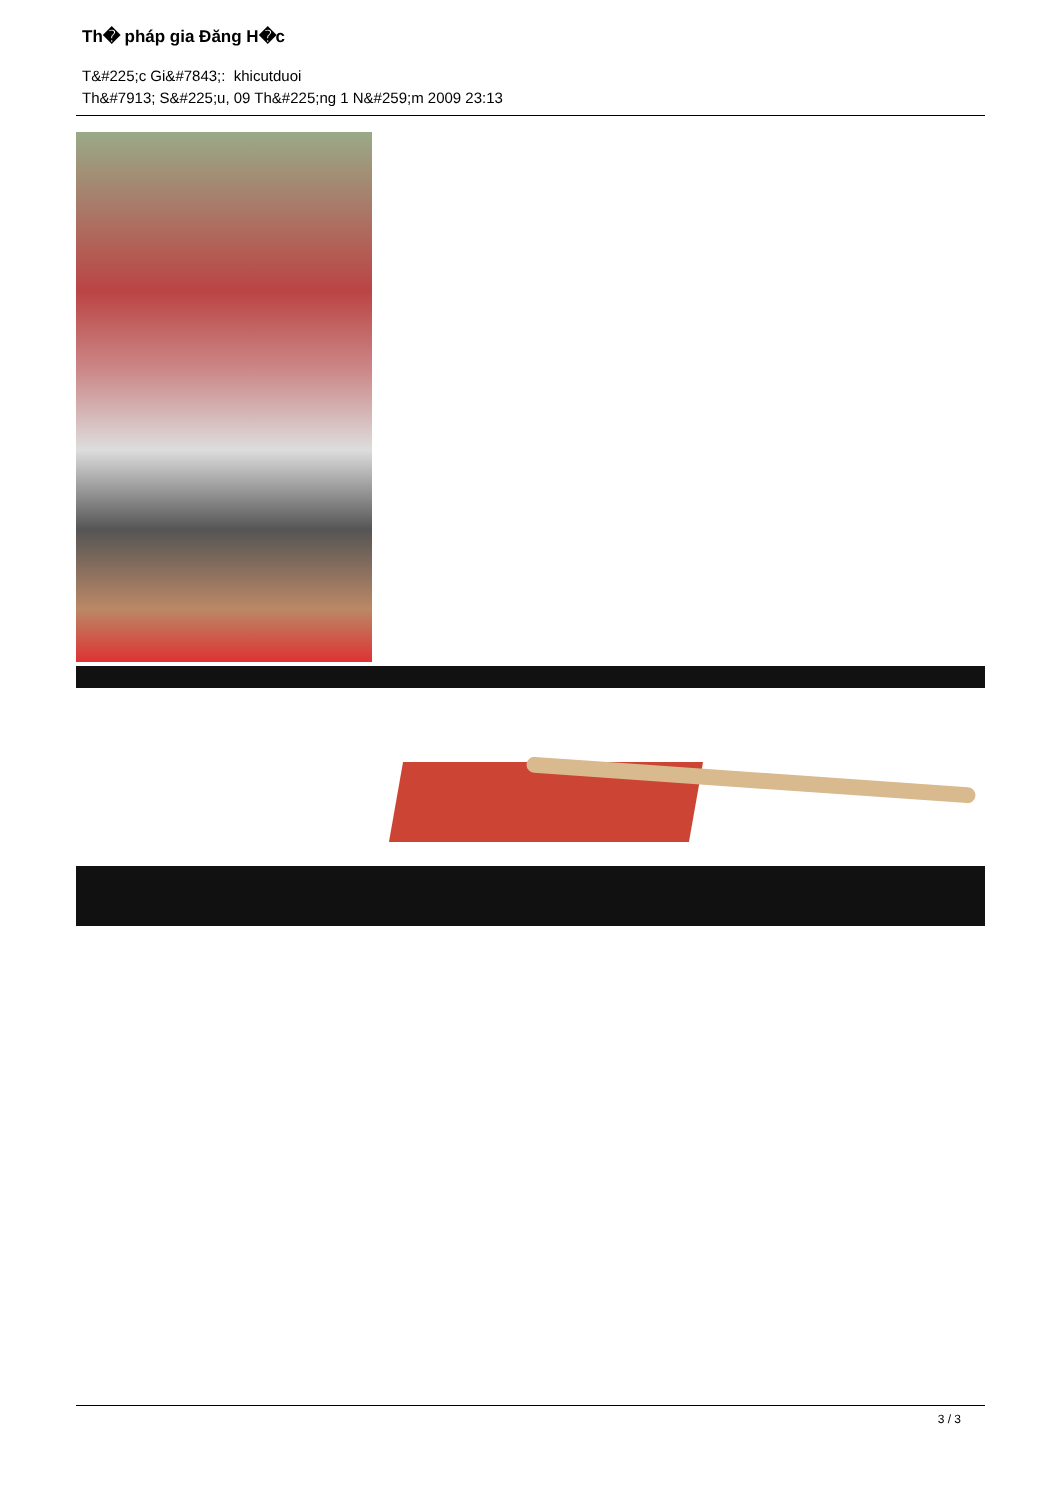Th� pháp gia Đăng H�c
T&#225;c Gi&#7843;: khicutduoi
Th&#7913; S&#225;u, 09 Th&#225;ng 1 N&#259;m 2009 23:13
3 / 3